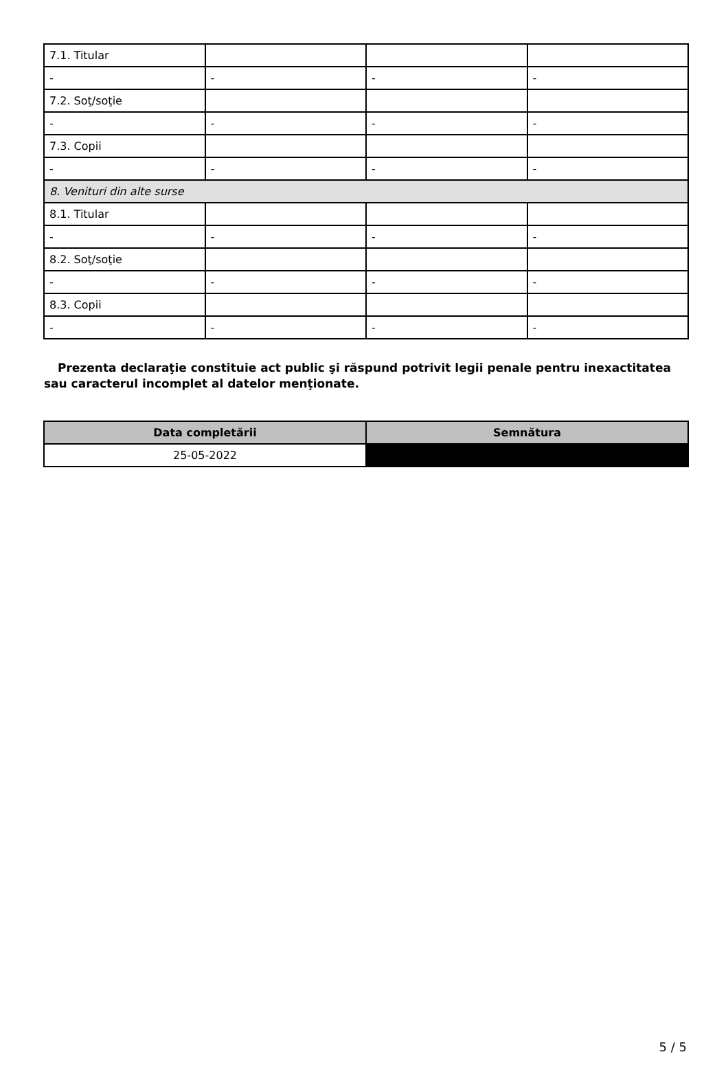| 7.1. Titular | | | |
| - | - | - | - |
| 7.2. Soţ/soţie | | | |
| - | - | - | - |
| 7.3. Copii | | | |
| - | - | - | - |
| 8. Venituri din alte surse | | | |
| 8.1. Titular | | | |
| - | - | - | - |
| 8.2. Soţ/soţie | | | |
| - | - | - | - |
| 8.3. Copii | | | |
| - | - | - | - |
Prezenta declaraţie constituie act public şi răspund potrivit legii penale pentru inexactitatea sau caracterul incomplet al datelor menţionate.
| Data completării | Semnătura |
| --- | --- |
| 25-05-2022 | |
5 / 5